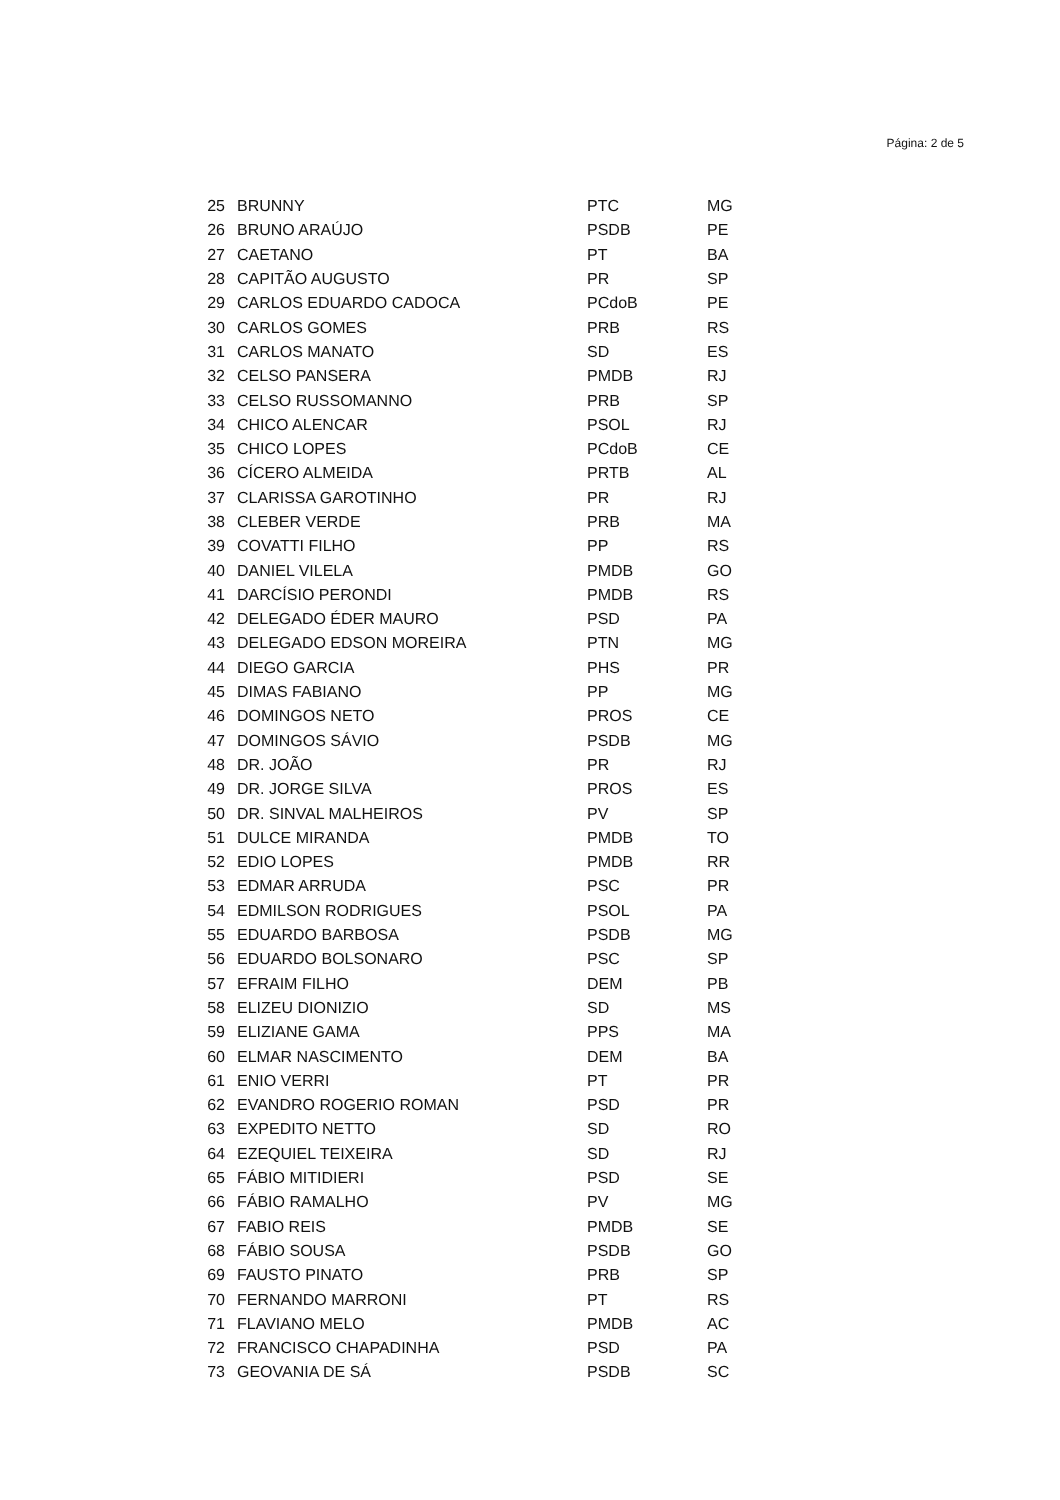Página: 2 de 5
| 25 | BRUNNY | PTC | MG |
| 26 | BRUNO ARAÚJO | PSDB | PE |
| 27 | CAETANO | PT | BA |
| 28 | CAPITÃO AUGUSTO | PR | SP |
| 29 | CARLOS EDUARDO CADOCA | PCdoB | PE |
| 30 | CARLOS GOMES | PRB | RS |
| 31 | CARLOS MANATO | SD | ES |
| 32 | CELSO PANSERA | PMDB | RJ |
| 33 | CELSO RUSSOMANNO | PRB | SP |
| 34 | CHICO ALENCAR | PSOL | RJ |
| 35 | CHICO LOPES | PCdoB | CE |
| 36 | CÍCERO ALMEIDA | PRTB | AL |
| 37 | CLARISSA GAROTINHO | PR | RJ |
| 38 | CLEBER VERDE | PRB | MA |
| 39 | COVATTI FILHO | PP | RS |
| 40 | DANIEL VILELA | PMDB | GO |
| 41 | DARCÍSIO PERONDI | PMDB | RS |
| 42 | DELEGADO ÉDER MAURO | PSD | PA |
| 43 | DELEGADO EDSON MOREIRA | PTN | MG |
| 44 | DIEGO GARCIA | PHS | PR |
| 45 | DIMAS FABIANO | PP | MG |
| 46 | DOMINGOS NETO | PROS | CE |
| 47 | DOMINGOS SÁVIO | PSDB | MG |
| 48 | DR. JOÃO | PR | RJ |
| 49 | DR. JORGE SILVA | PROS | ES |
| 50 | DR. SINVAL MALHEIROS | PV | SP |
| 51 | DULCE MIRANDA | PMDB | TO |
| 52 | EDIO LOPES | PMDB | RR |
| 53 | EDMAR ARRUDA | PSC | PR |
| 54 | EDMILSON RODRIGUES | PSOL | PA |
| 55 | EDUARDO BARBOSA | PSDB | MG |
| 56 | EDUARDO BOLSONARO | PSC | SP |
| 57 | EFRAIM FILHO | DEM | PB |
| 58 | ELIZEU DIONIZIO | SD | MS |
| 59 | ELIZIANE GAMA | PPS | MA |
| 60 | ELMAR NASCIMENTO | DEM | BA |
| 61 | ENIO VERRI | PT | PR |
| 62 | EVANDRO ROGERIO ROMAN | PSD | PR |
| 63 | EXPEDITO NETTO | SD | RO |
| 64 | EZEQUIEL TEIXEIRA | SD | RJ |
| 65 | FÁBIO MITIDIERI | PSD | SE |
| 66 | FÁBIO RAMALHO | PV | MG |
| 67 | FABIO REIS | PMDB | SE |
| 68 | FÁBIO SOUSA | PSDB | GO |
| 69 | FAUSTO PINATO | PRB | SP |
| 70 | FERNANDO MARRONI | PT | RS |
| 71 | FLAVIANO MELO | PMDB | AC |
| 72 | FRANCISCO CHAPADINHA | PSD | PA |
| 73 | GEOVANIA DE SÁ | PSDB | SC |